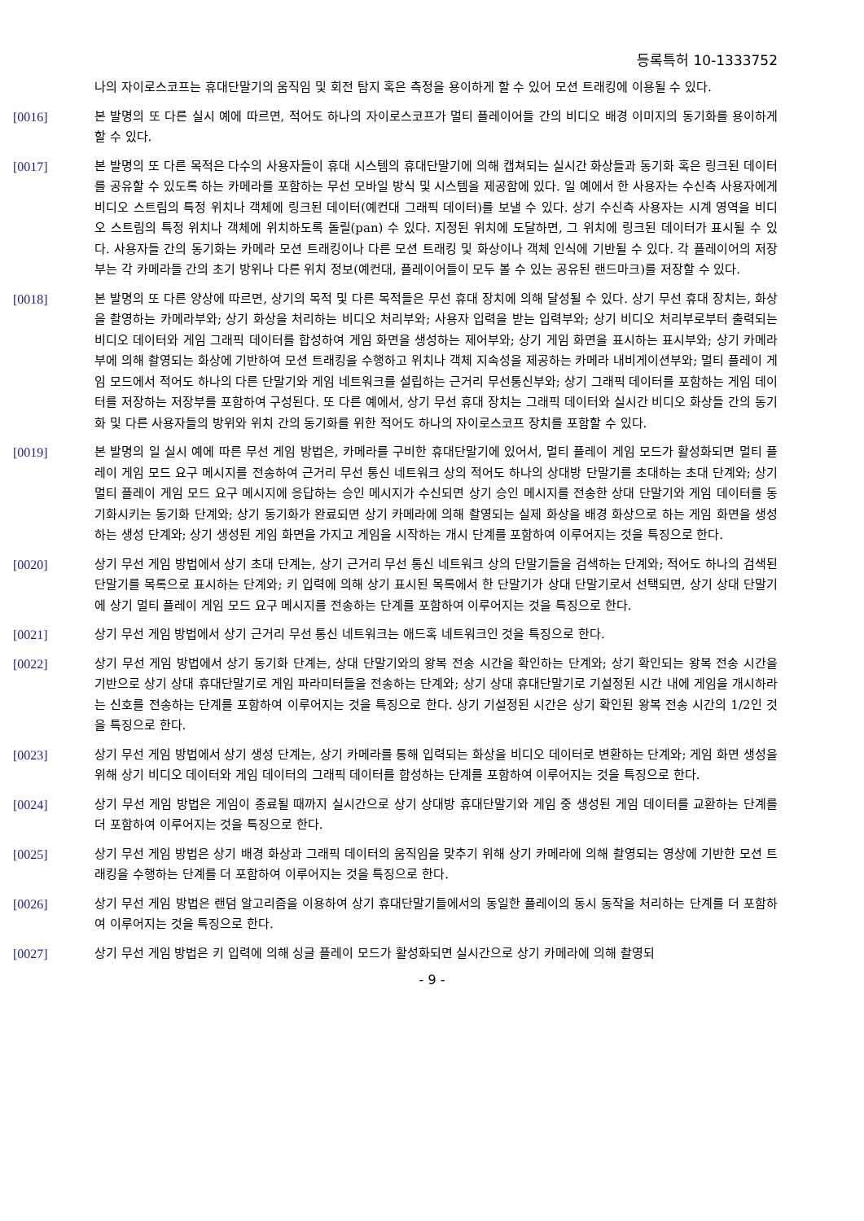등록특허 10-1333752
나의 자이로스코프는 휴대단말기의 움직임 및 회전 탐지 혹은 측정을 용이하게 할 수 있어 모션 트래킹에 이용될 수 있다.
[0016] 본 발명의 또 다른 실시 예에 따르면, 적어도 하나의 자이로스코프가 멀티 플레이어들 간의 비디오 배경 이미지의 동기화를 용이하게 할 수 있다.
[0017] 본 발명의 또 다른 목적은 다수의 사용자들이 휴대 시스템의 휴대단말기에 의해 캡쳐되는 실시간 화상들과 동기화 혹은 링크된 데이터를 공유할 수 있도록 하는 카메라를 포함하는 무선 모바일 방식 및 시스템을 제공함에 있다. 일 예에서 한 사용자는 수신측 사용자에게 비디오 스트림의 특정 위치나 객체에 링크된 데이터(예컨대 그래픽 데이터)를 보낼 수 있다. 상기 수신측 사용자는 시계 영역을 비디오 스트림의 특정 위치나 객체에 위치하도록 돌릴(pan) 수 있다. 지정된 위치에 도달하면, 그 위치에 링크된 데이터가 표시될 수 있다. 사용자들 간의 동기화는 카메라 모션 트래킹이나 다른 모션 트래킹 및 화상이나 객체 인식에 기반될 수 있다. 각 플레이어의 저장부는 각 카메라들 간의 초기 방위나 다른 위치 정보(예컨대, 플레이어들이 모두 볼 수 있는 공유된 랜드마크)를 저장할 수 있다.
[0018] 본 발명의 또 다른 양상에 따르면, 상기의 목적 및 다른 목적들은 무선 휴대 장치에 의해 달성될 수 있다. 상기 무선 휴대 장치는, 화상을 촬영하는 카메라부와; 상기 화상을 처리하는 비디오 처리부와; 사용자 입력을 받는 입력부와; 상기 비디오 처리부로부터 출력되는 비디오 데이터와 게임 그래픽 데이터를 합성하여 게임 화면을 생성하는 제어부와; 상기 게임 화면을 표시하는 표시부와; 상기 카메라부에 의해 촬영되는 화상에 기반하여 모션 트래킹을 수행하고 위치나 객체 지속성을 제공하는 카메라 내비게이션부와; 멀티 플레이 게임 모드에서 적어도 하나의 다른 단말기와 게임 네트워크를 설립하는 근거리 무선통신부와; 상기 그래픽 데이터를 포함하는 게임 데이터를 저장하는 저장부를 포함하여 구성된다. 또 다른 예에서, 상기 무선 휴대 장치는 그래픽 데이터와 실시간 비디오 화상들 간의 동기화 및 다른 사용자들의 방위와 위치 간의 동기화를 위한 적어도 하나의 자이로스코프 장치를 포함할 수 있다.
[0019] 본 발명의 일 실시 예에 따른 무선 게임 방법은, 카메라를 구비한 휴대단말기에 있어서, 멀티 플레이 게임 모드가 활성화되면 멀티 플레이 게임 모드 요구 메시지를 전송하여 근거리 무선 통신 네트워크 상의 적어도 하나의 상대방 단말기를 초대하는 초대 단계와; 상기 멀티 플레이 게임 모드 요구 메시지에 응답하는 승인 메시지가 수신되면 상기 승인 메시지를 전송한 상대 단말기와 게임 데이터를 동기화시키는 동기화 단계와; 상기 동기화가 완료되면 상기 카메라에 의해 촬영되는 실제 화상을 배경 화상으로 하는 게임 화면을 생성하는 생성 단계와; 상기 생성된 게임 화면을 가지고 게임을 시작하는 개시 단계를 포함하여 이루어지는 것을 특징으로 한다.
[0020] 상기 무선 게임 방법에서 상기 초대 단계는, 상기 근거리 무선 통신 네트워크 상의 단말기들을 검색하는 단계와; 적어도 하나의 검색된 단말기를 목록으로 표시하는 단계와; 키 입력에 의해 상기 표시된 목록에서 한 단말기가 상대 단말기로서 선택되면, 상기 상대 단말기에 상기 멀티 플레이 게임 모드 요구 메시지를 전송하는 단계를 포함하여 이루어지는 것을 특징으로 한다.
[0021] 상기 무선 게임 방법에서 상기 근거리 무선 통신 네트워크는 애드혹 네트워크인 것을 특징으로 한다.
[0022] 상기 무선 게임 방법에서 상기 동기화 단계는, 상대 단말기와의 왕복 전송 시간을 확인하는 단계와; 상기 확인되는 왕복 전송 시간을 기반으로 상기 상대 휴대단말기로 게임 파라미터들을 전송하는 단계와; 상기 상대 휴대단말기로 기설정된 시간 내에 게임을 개시하라는 신호를 전송하는 단계를 포함하여 이루어지는 것을 특징으로 한다. 상기 기설정된 시간은 상기 확인된 왕복 전송 시간의 1/2인 것을 특징으로 한다.
[0023] 상기 무선 게임 방법에서 상기 생성 단계는, 상기 카메라를 통해 입력되는 화상을 비디오 데이터로 변환하는 단계와; 게임 화면 생성을 위해 상기 비디오 데이터와 게임 데이터의 그래픽 데이터를 합성하는 단계를 포함하여 이루어지는 것을 특징으로 한다.
[0024] 상기 무선 게임 방법은 게임이 종료될 때까지 실시간으로 상기 상대방 휴대단말기와 게임 중 생성된 게임 데이터를 교환하는 단계를 더 포함하여 이루어지는 것을 특징으로 한다.
[0025] 상기 무선 게임 방법은 상기 배경 화상과 그래픽 데이터의 움직임을 맞추기 위해 상기 카메라에 의해 촬영되는 영상에 기반한 모션 트래킹을 수행하는 단계를 더 포함하여 이루어지는 것을 특징으로 한다.
[0026] 상기 무선 게임 방법은 랜덤 알고리즘을 이용하여 상기 휴대단말기들에서의 동일한 플레이의 동시 동작을 처리하는 단계를 더 포함하여 이루어지는 것을 특징으로 한다.
[0027] 상기 무선 게임 방법은 키 입력에 의해 싱글 플레이 모드가 활성화되면 실시간으로 상기 카메라에 의해 촬영되
- 9 -